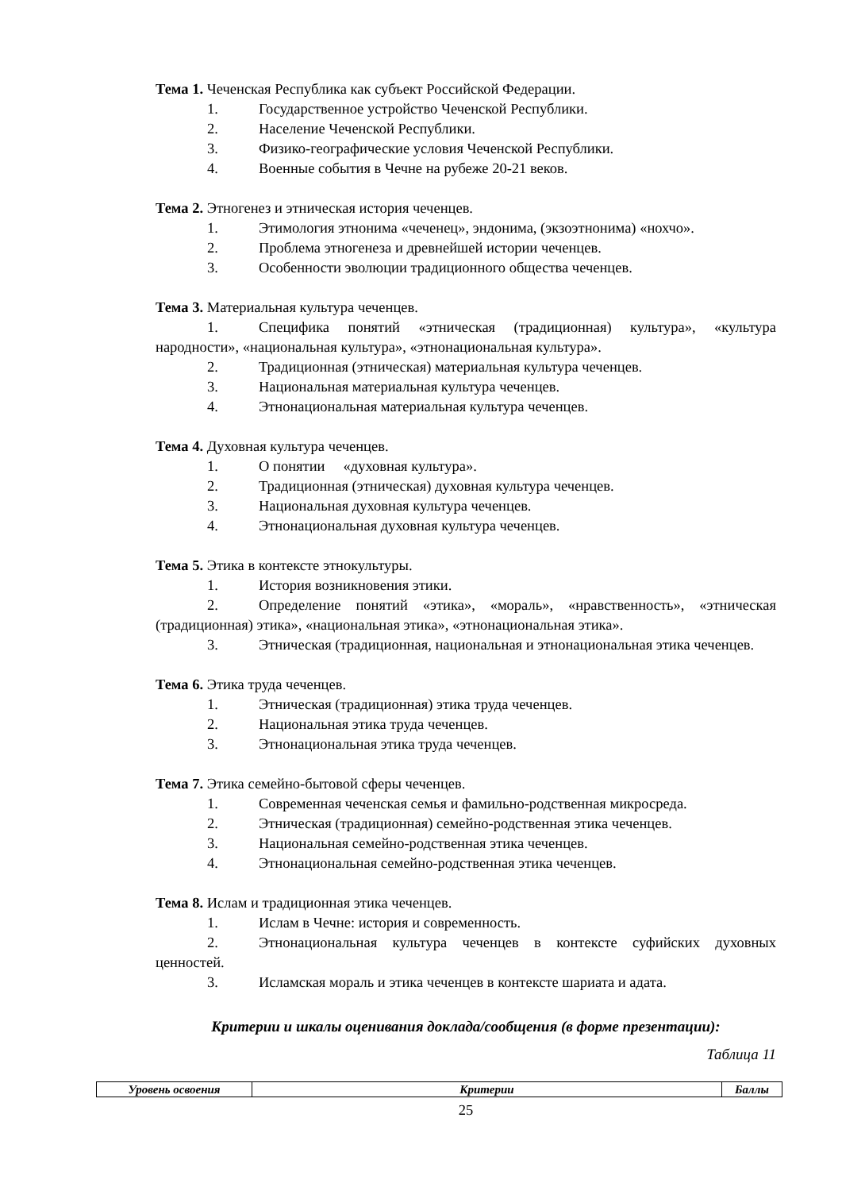Тема 1. Чеченская Республика как субъект Российской Федерации.
1. Государственное устройство Чеченской Республики.
2. Население Чеченской Республики.
3. Физико-географические условия Чеченской Республики.
4. Военные события в Чечне на рубеже 20-21 веков.
Тема 2. Этногенез и этническая история чеченцев.
1. Этимология этнонима «чеченец», эндонима, (экзоэтнонима) «нохчо».
2. Проблема этногенеза и древнейшей истории чеченцев.
3. Особенности эволюции традиционного общества чеченцев.
Тема 3. Материальная культура чеченцев.
1. Специфика понятий «этническая (традиционная) культура», «культура народности», «национальная культура», «этнонациональная культура».
2. Традиционная (этническая) материальная культура чеченцев.
3. Национальная материальная культура чеченцев.
4. Этнонациональная материальная культура чеченцев.
Тема 4. Духовная культура чеченцев.
1. О понятии «духовная культура».
2. Традиционная (этническая) духовная культура чеченцев.
3. Национальная духовная культура чеченцев.
4. Этнонациональная духовная культура чеченцев.
Тема 5. Этика в контексте этнокультуры.
1. История возникновения этики.
2. Определение понятий «этика», «мораль», «нравственность», «этническая (традиционная) этика», «национальная этика», «этнонациональная этика».
3. Этническая (традиционная, национальная и этнонациональная этика чеченцев.
Тема 6. Этика труда чеченцев.
1. Этническая (традиционная) этика труда чеченцев.
2. Национальная этика труда чеченцев.
3. Этнонациональная этика труда чеченцев.
Тема 7. Этика семейно-бытовой сферы чеченцев.
1. Современная чеченская семья и фамильно-родственная микросреда.
2. Этническая (традиционная) семейно-родственная этика чеченцев.
3. Национальная семейно-родственная этика чеченцев.
4. Этнонациональная семейно-родственная этика чеченцев.
Тема 8. Ислам и традиционная этика чеченцев.
1. Ислам в Чечне: история и современность.
2. Этнонациональная культура чеченцев в контексте суфийских духовных ценностей.
3. Исламская мораль и этика чеченцев в контексте шариата и адата.
Критерии и шкалы оценивания доклада/сообщения (в форме презентации):
Таблица 11
| Уровень освоения | Критерии | Баллы |
| --- | --- | --- |
25